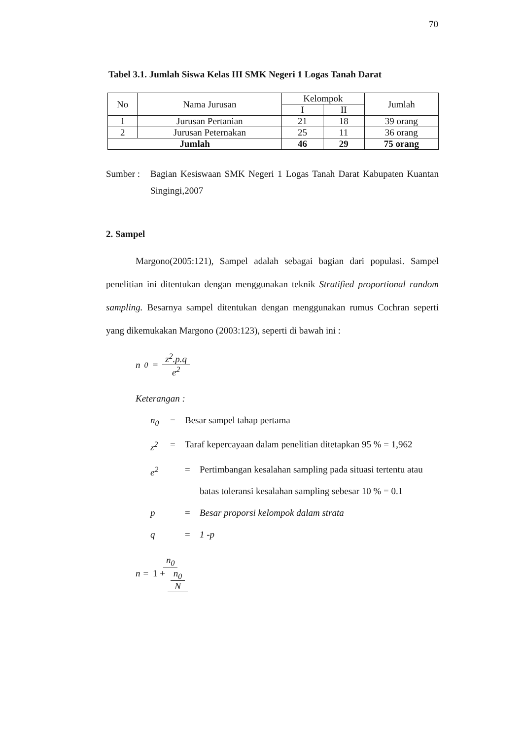70
Tabel 3.1. Jumlah Siswa Kelas III SMK Negeri 1 Logas Tanah Darat
| No | Nama Jurusan | Kelompok | | Jumlah |
| --- | --- | --- | --- | --- |
| | | I | II | |
| 1 | Jurusan Pertanian | 21 | 18 | 39 orang |
| 2 | Jurusan Peternakan | 25 | 11 | 36 orang |
| Jumlah | | 46 | 29 | 75 orang |
Sumber :
Bagian Kesiswaan SMK Negeri 1 Logas Tanah Darat Kabupaten Kuantan Singingi,2007
2. Sampel
Margono(2005:121), Sampel adalah sebagai bagian dari populasi. Sampel penelitian ini ditentukan dengan menggunakan teknik Stratified proportional random sampling. Besarnya sampel ditentukan dengan menggunakan rumus Cochran seperti yang dikemukakan Margono (2003:123), seperti di bawah ini :
n<sub>0</sub> = z<sup>2</sup>.p.q e<sup>2</sup>
Keterangan :
n<sub>0</sub> = Besar sampel tahap pertama
z<sup>2</sup> = Taraf kepercayaan dalam penelitian ditetapkan 95 % = 1,962
e<sup>2</sup> = Pertimbangan kesalahan sampling pada situasi tertentu atau
batas toleransi kesalahan sampling sebesar 10 % = 0.1
p = Besar proporsi kelompok dalam strata
q = 1 -p
n = n<sub>0</sub> 1 + n<sub>0</sub> N